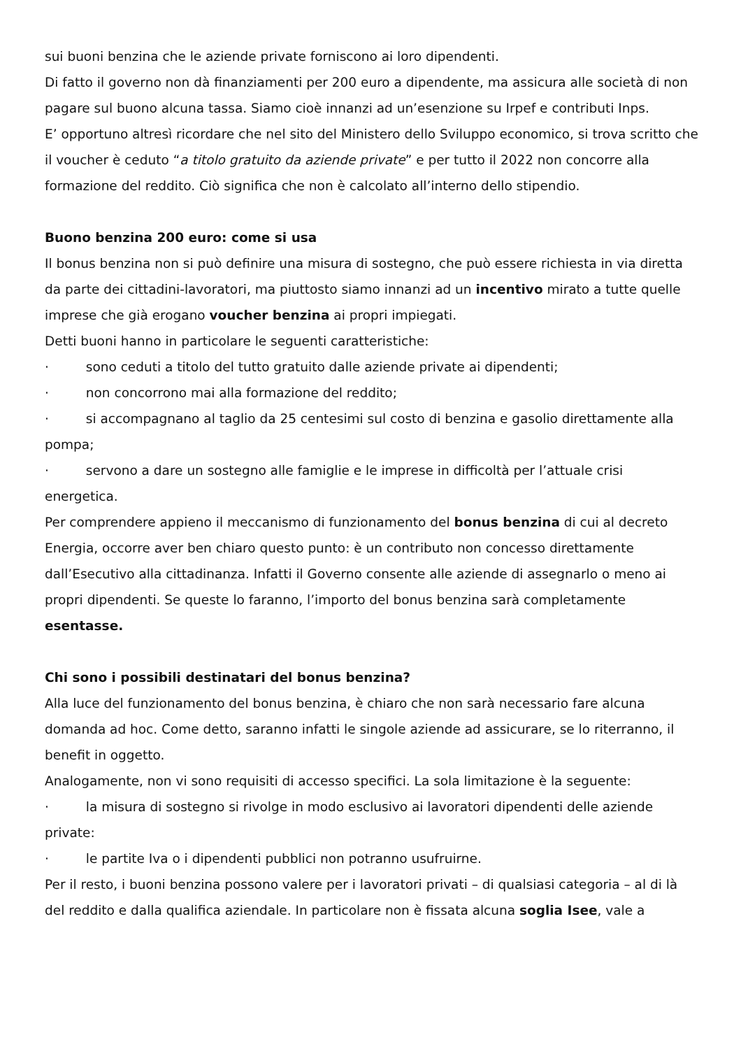sui buoni benzina che le aziende private forniscono ai loro dipendenti.
Di fatto il governo non dà finanziamenti per 200 euro a dipendente, ma assicura alle società di non pagare sul buono alcuna tassa. Siamo cioè innanzi ad un’esenzione su Irpef e contributi Inps.
E’ opportuno altresì ricordare che nel sito del Ministero dello Sviluppo economico, si trova scritto che il voucher è ceduto “a titolo gratuito da aziende private” e per tutto il 2022 non concorre alla formazione del reddito. Ciò significa che non è calcolato all’interno dello stipendio.
Buono benzina 200 euro: come si usa
Il bonus benzina non si può definire una misura di sostegno, che può essere richiesta in via diretta da parte dei cittadini-lavoratori, ma piuttosto siamo innanzi ad un incentivo mirato a tutte quelle imprese che già erogano voucher benzina ai propri impiegati.
Detti buoni hanno in particolare le seguenti caratteristiche:
· sono ceduti a titolo del tutto gratuito dalle aziende private ai dipendenti;
· non concorrono mai alla formazione del reddito;
· si accompagnano al taglio da 25 centesimi sul costo di benzina e gasolio direttamente alla pompa;
· servono a dare un sostegno alle famiglie e le imprese in difficoltà per l’attuale crisi energetica.
Per comprendere appieno il meccanismo di funzionamento del bonus benzina di cui al decreto Energia, occorre aver ben chiaro questo punto: è un contributo non concesso direttamente dall’Esecutivo alla cittadinanza. Infatti il Governo consente alle aziende di assegnarlo o meno ai propri dipendenti. Se queste lo faranno, l’importo del bonus benzina sarà completamente esentasse.
Chi sono i possibili destinatari del bonus benzina?
Alla luce del funzionamento del bonus benzina, è chiaro che non sarà necessario fare alcuna domanda ad hoc. Come detto, saranno infatti le singole aziende ad assicurare, se lo riterranno, il benefit in oggetto.
Analogamente, non vi sono requisiti di accesso specifici. La sola limitazione è la seguente:
· la misura di sostegno si rivolge in modo esclusivo ai lavoratori dipendenti delle aziende private:
· le partite Iva o i dipendenti pubblici non potranno usufruirne.
Per il resto, i buoni benzina possono valere per i lavoratori privati – di qualsiasi categoria – al di là del reddito e dalla qualifica aziendale. In particolare non è fissata alcuna soglia Isee, vale a